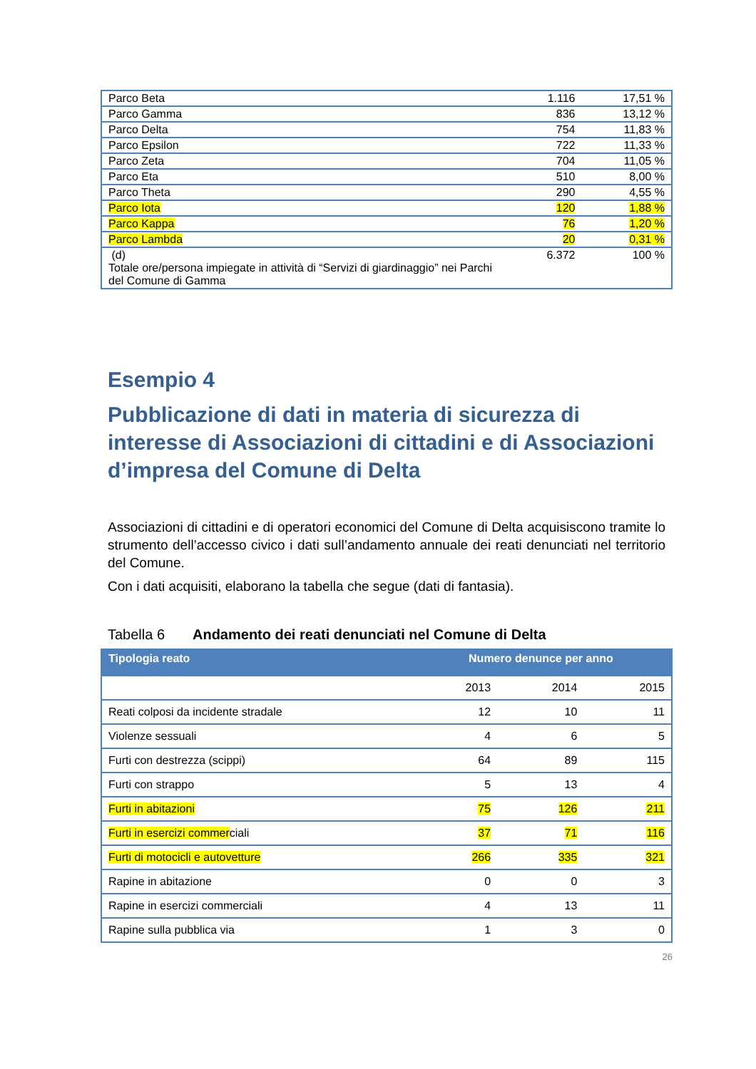| Parco Beta | 1.116 | 17,51 % |
| Parco Gamma | 836 | 13,12 % |
| Parco Delta | 754 | 11,83 % |
| Parco Epsilon | 722 | 11,33 % |
| Parco Zeta | 704 | 11,05 % |
| Parco Eta | 510 | 8,00 % |
| Parco Theta | 290 | 4,55 % |
| Parco Iota | 120 | 1,88 % |
| Parco Kappa | 76 | 1,20 % |
| Parco Lambda | 20 | 0,31 % |
| (d) Totale ore/persona impiegate in attività di “Servizi di giardinaggio” nei Parchi del Comune di Gamma | 6.372 | 100 % |
Esempio 4
Pubblicazione di dati in materia di sicurezza di interesse di Associazioni di cittadini e di Associazioni d’impresa del Comune di Delta
Associazioni di cittadini e di operatori economici del Comune di Delta acquisiscono tramite lo strumento dell’accesso civico i dati sull’andamento annuale dei reati denunciati nel territorio del Comune.
Con i dati acquisiti, elaborano la tabella che segue (dati di fantasia).
Tabella 6 Andamento dei reati denunciati nel Comune di Delta
| Tipologia reato | Numero denunce per anno | | |
| --- | --- | --- | --- |
| | 2013 | 2014 | 2015 |
| Reati colposi da incidente stradale | 12 | 10 | 11 |
| Violenze sessuali | 4 | 6 | 5 |
| Furti con destrezza (scippi) | 64 | 89 | 115 |
| Furti con strappo | 5 | 13 | 4 |
| Furti in abitazioni | 75 | 126 | 211 |
| Furti in esercizi commer ciali | 37 | 71 | 116 |
| Furti di motocicli e autovetture | 266 | 335 | 321 |
| Rapine in abitazione | 0 | 0 | 3 |
| Rapine in esercizi commerciali | 4 | 13 | 11 |
| Rapine sulla pubblica via | 1 | 3 | 0 |
26